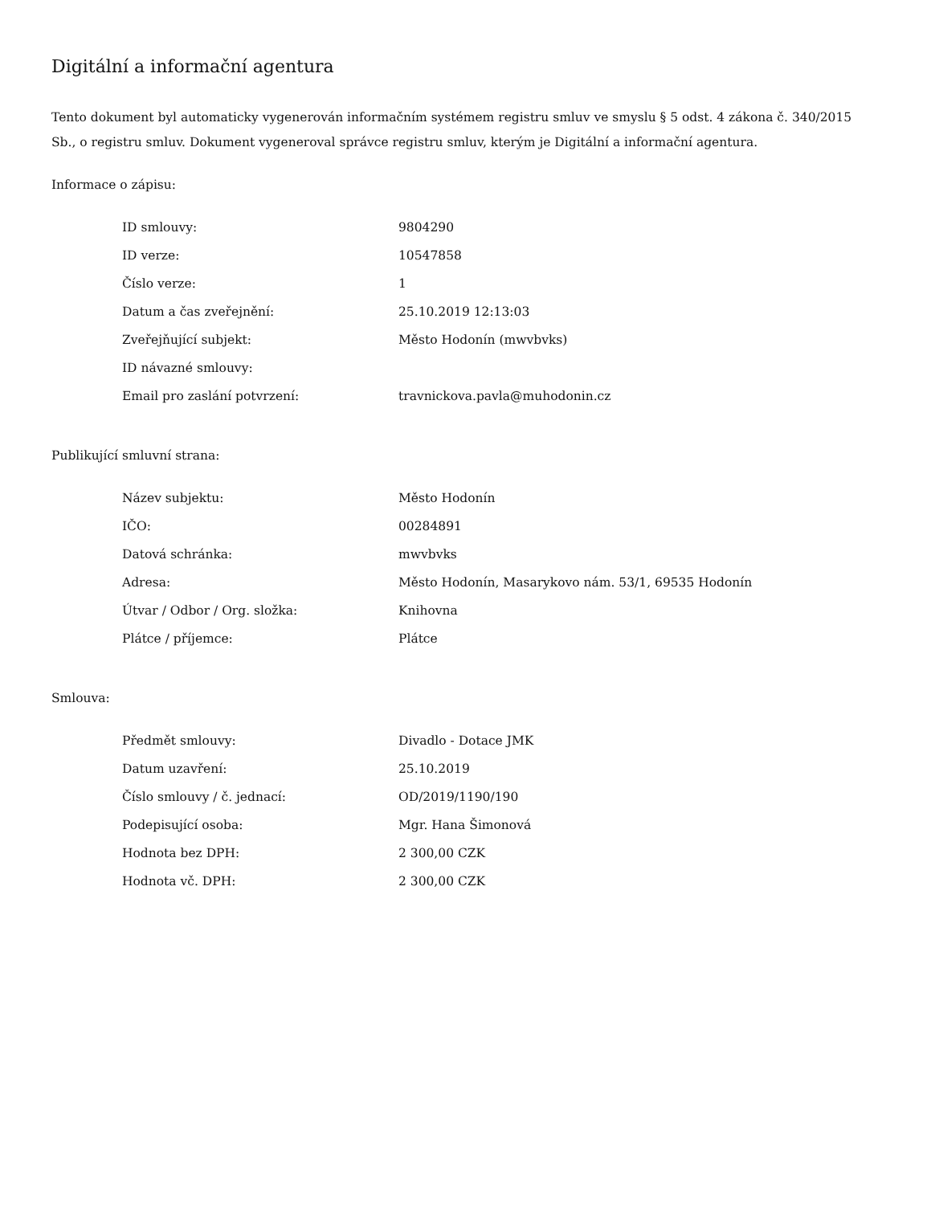Digitální a informační agentura
Tento dokument byl automaticky vygenerován informačním systémem registru smluv ve smyslu § 5 odst. 4 zákona č. 340/2015 Sb., o registru smluv. Dokument vygeneroval správce registru smluv, kterým je Digitální a informační agentura.
Informace o zápisu:
| ID smlouvy: | 9804290 |
| ID verze: | 10547858 |
| Číslo verze: | 1 |
| Datum a čas zveřejnění: | 25.10.2019 12:13:03 |
| Zveřejňující subjekt: | Město Hodonín (mwvbvks) |
| ID návazné smlouvy: | |
| Email pro zaslání potvrzení: | travnickova.pavla@muhodonin.cz |
Publikující smluvní strana:
| Název subjektu: | Město Hodonín |
| IČO: | 00284891 |
| Datová schránka: | mwvbvks |
| Adresa: | Město Hodonín, Masarykovo nám. 53/1, 69535 Hodonín |
| Útvar / Odbor / Org. složka: | Knihovna |
| Plátce / příjemce: | Plátce |
Smlouva:
| Předmět smlouvy: | Divadlo - Dotace JMK |
| Datum uzavření: | 25.10.2019 |
| Číslo smlouvy / č. jednací: | OD/2019/1190/190 |
| Podepisující osoba: | Mgr. Hana Šimonová |
| Hodnota bez DPH: | 2 300,00 CZK |
| Hodnota vč. DPH: | 2 300,00 CZK |